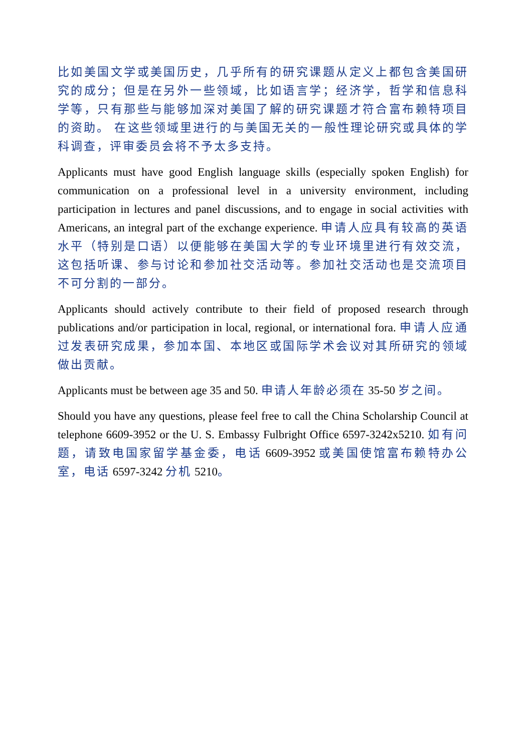比如美国文学或美国历史，几乎所有的研究课题从定义上都包含美国研究的成分；但是在另外一些领域，比如语言学；经济学，哲学和信息科学等，只有那些与能够加深对美国了解的研究课题才符合富布赖特项目的资助。 在这些领域里进行的与美国无关的一般性理论研究或具体的学科调查，评审委员会将不予太多支持。
Applicants must have good English language skills (especially spoken English) for communication on a professional level in a university environment, including participation in lectures and panel discussions, and to engage in social activities with Americans, an integral part of the exchange experience. 申请人应具有较高的英语水平（特别是口语）以便能够在美国大学的专业环境里进行有效交流，这包括听课、参与讨论和参加社交活动等。参加社交活动也是交流项目不可分割的一部分。
Applicants should actively contribute to their field of proposed research through publications and/or participation in local, regional, or international fora. 申请人应通过发表研究成果，参加本国、本地区或国际学术会议对其所研究的领域做出贡献。
Applicants must be between age 35 and 50. 申请人年龄必须在 35-50 岁之间。
Should you have any questions, please feel free to call the China Scholarship Council at telephone 6609-3952 or the U. S. Embassy Fulbright Office 6597-3242x5210. 如有问题，请致电国家留学基金委，电话 6609-3952 或美国使馆富布赖特办公室，电话 6597-3242 分机 5210。